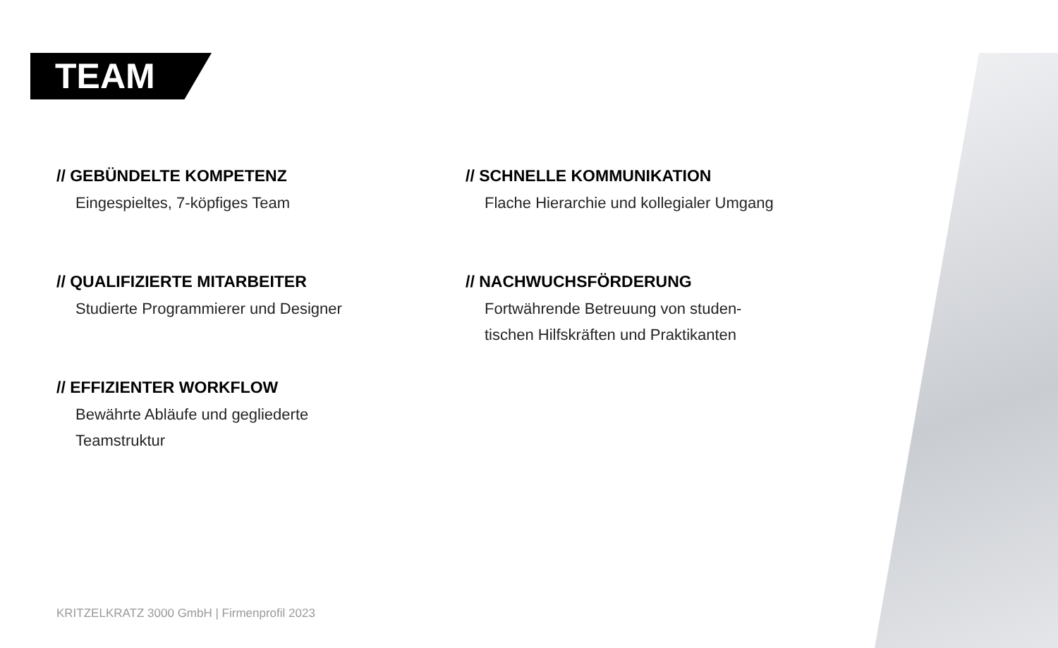TEAM
// GEBÜNDELTE KOMPETENZ
Eingespieltes, 7-köpfiges Team
// QUALIFIZIERTE MITARBEITER
Studierte Programmierer und Designer
// EFFIZIENTER WORKFLOW
Bewährte Abläufe und gegliederte
Teamstruktur
// SCHNELLE KOMMUNIKATION
Flache Hierarchie und kollegialer Umgang
// NACHWUCHSFÖRDERUNG
Fortwährende Betreuung von studen-
tischen Hilfskräften und Praktikanten
KRITZELKRATZ 3000 GmbH | Firmenprofil 2023